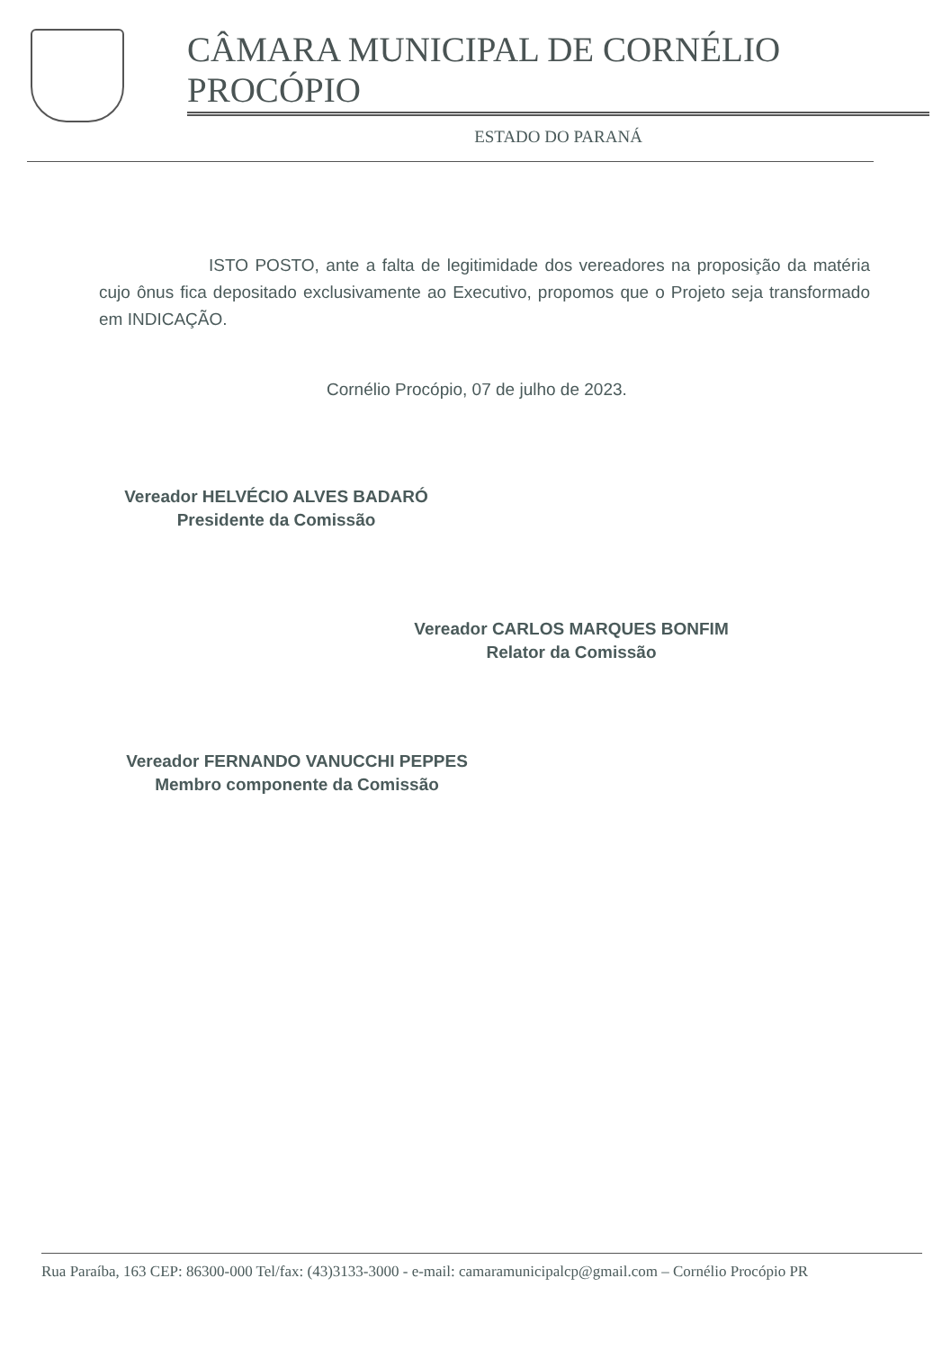CÂMARA MUNICIPAL DE CORNÉLIO PROCÓPIO
ESTADO DO PARANÁ
ISTO POSTO, ante a falta de legitimidade dos vereadores na proposição da matéria cujo ônus fica depositado exclusivamente ao Executivo, propomos que o Projeto seja transformado em INDICAÇÃO.
Cornélio Procópio, 07 de julho de 2023.
Vereador HELVÉCIO ALVES BADARÓ
Presidente da Comissão
Vereador CARLOS MARQUES BONFIM
Relator da Comissão
Vereador FERNANDO VANUCCHI PEPPES
Membro componente da Comissão
Rua Paraíba, 163 CEP: 86300-000 Tel/fax: (43)3133-3000 - e-mail: camaramunicipalcp@gmail.com – Cornélio Procópio PR